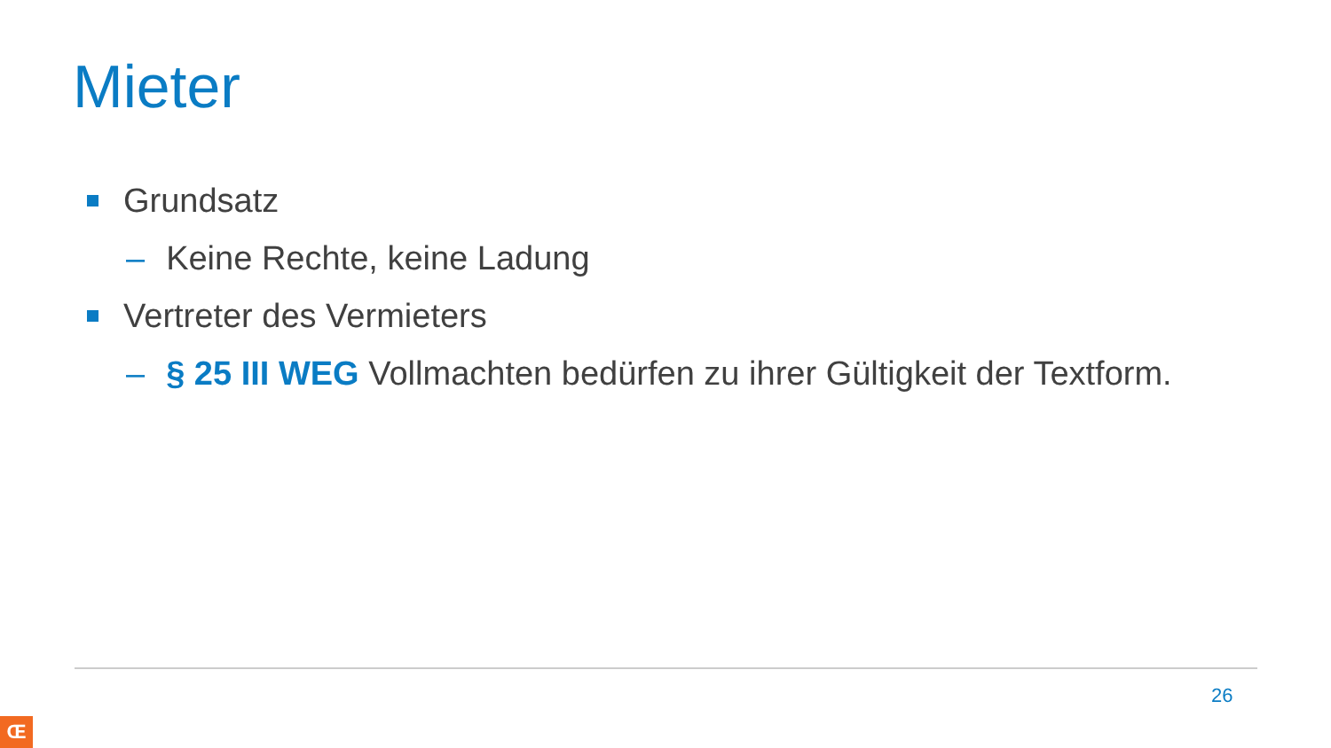Mieter
Grundsatz
– Keine Rechte, keine Ladung
Vertreter des Vermieters
– § 25 III WEG Vollmachten bedürfen zu ihrer Gültigkeit der Textform.
26
Œ